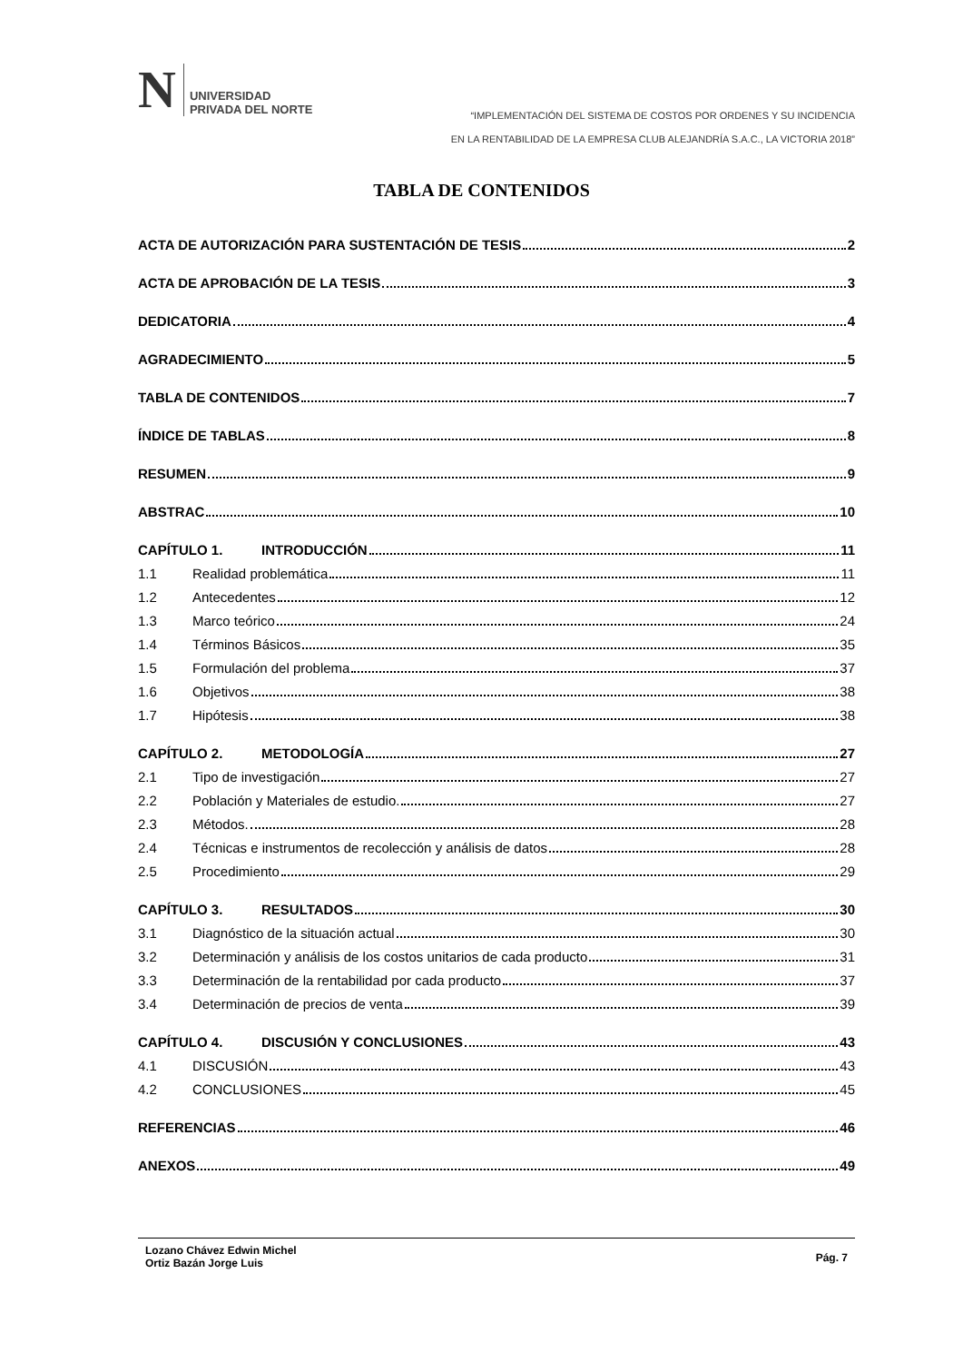N
UNIVERSIDAD
PRIVADA DEL NORTE
“IMPLEMENTACIÓN DEL SISTEMA DE COSTOS POR ORDENES Y SU INCIDENCIA
EN LA RENTABILIDAD DE LA EMPRESA CLUB ALEJANDRÍA S.A.C., LA VICTORIA 2018”
TABLA DE CONTENIDOS
ACTA DE AUTORIZACIÓN PARA SUSTENTACIÓN DE TESIS 2
ACTA DE APROBACIÓN DE LA TESIS 3
DEDICATORIA 4
AGRADECIMIENTO 5
TABLA DE CONTENIDOS 7
ÍNDICE DE TABLAS 8
RESUMEN 9
ABSTRAC 10
CAPÍTULO 1. INTRODUCCIÓN 11
1.1 Realidad problemática 11
1.2 Antecedentes 12
1.3 Marco teórico 24
1.4 Términos Básicos 35
1.5 Formulación del problema 37
1.6 Objetivos 38
1.7 Hipótesis 38
CAPÍTULO 2. METODOLOGÍA 27
2.1 Tipo de investigación 27
2.2 Población y Materiales de estudio. 27
2.3 Métodos. 28
2.4 Técnicas e instrumentos de recolección y análisis de datos 28
2.5 Procedimiento 29
CAPÍTULO 3. RESULTADOS 30
3.1 Diagnóstico de la situación actual 30
3.2 Determinación y análisis de los costos unitarios de cada producto 31
3.3 Determinación de la rentabilidad por cada producto 37
3.4 Determinación de precios de venta 39
CAPÍTULO 4. DISCUSIÓN Y CONCLUSIONES 43
4.1 DISCUSIÓN 43
4.2 CONCLUSIONES 45
REFERENCIAS 46
ANEXOS 49
Lozano Chávez Edwin Michel
Ortiz Bazán Jorge Luis
Pág. 7